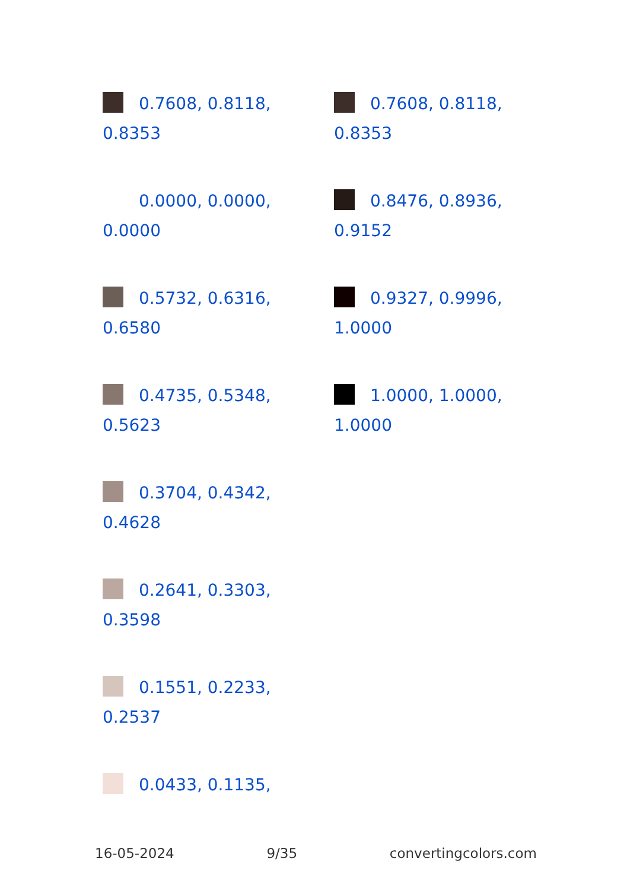0.7608, 0.8118, 0.8353
0.0000, 0.0000, 0.0000
0.5732, 0.6316, 0.6580
0.4735, 0.5348, 0.5623
0.3704, 0.4342, 0.4628
0.2641, 0.3303, 0.3598
0.1551, 0.2233, 0.2537
0.0433, 0.1135,
0.7608, 0.8118, 0.8353
0.8476, 0.8936, 0.9152
0.9327, 0.9996, 1.0000
1.0000, 1.0000, 1.0000
16-05-2024 9/35 convertingcolors.com